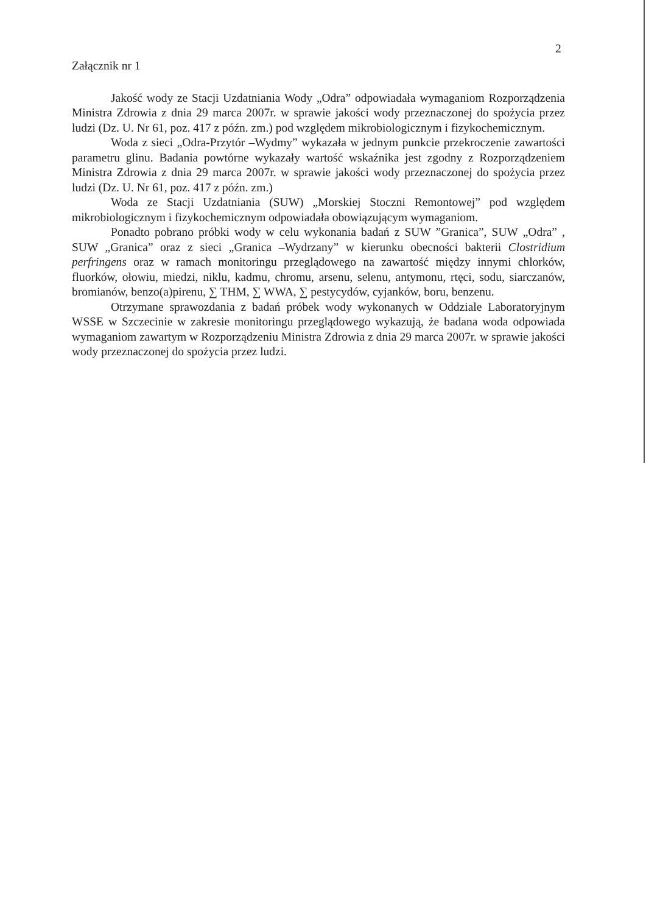2
Załącznik nr 1
Jakość wody ze Stacji Uzdatniania Wody „Odra” odpowiadała wymaganiom Rozporządzenia Ministra Zdrowia z dnia 29 marca 2007r. w sprawie jakości wody przeznaczonej do spożycia przez ludzi (Dz. U. Nr 61, poz. 417 z późn. zm.) pod względem mikrobiologicznym i fizykochemicznym.
Woda z sieci „Odra-Przytór –Wydmy” wykazała w jednym punkcie przekroczenie zawartości parametru glinu. Badania powtórne wykazały wartość wskaźnika jest zgodny z Rozporządzeniem Ministra Zdrowia z dnia 29 marca 2007r. w sprawie jakości wody przeznaczonej do spożycia przez ludzi (Dz. U. Nr 61, poz. 417 z późn. zm.)
Woda ze Stacji Uzdatniania (SUW) „Morskiej Stoczni Remontowej” pod względem mikrobiologicznym i fizykochemicznym odpowiadała obowiązującym wymaganiom.
Ponadto pobrano próbki wody w celu wykonania badań z SUW ”Granica”, SUW „Odra” , SUW „Granica” oraz z sieci „Granica –Wydrzany” w kierunku obecności bakterii Clostridium perfringens oraz w ramach monitoringu przeglądowego na zawartość między innymi chlorków, fluorków, ołowiu, miedzi, niklu, kadmu, chromu, arsenu, selenu, antymonu, rtęci, sodu, siarczanów, bromianów, benzo(a)pirenu, ∑ THM, ∑ WWA, ∑ pestycydów, cyjanków, boru, benzenu.
Otrzymane sprawozdania z badań próbek wody wykonanych w Oddziale Laboratoryjnym WSSE w Szczecinie w zakresie monitoringu przeglądowego wykazują, że badana woda odpowiada wymaganiom zawartym w Rozporządzeniu Ministra Zdrowia z dnia 29 marca 2007r. w sprawie jakości wody przeznaczonej do spożycia przez ludzi.